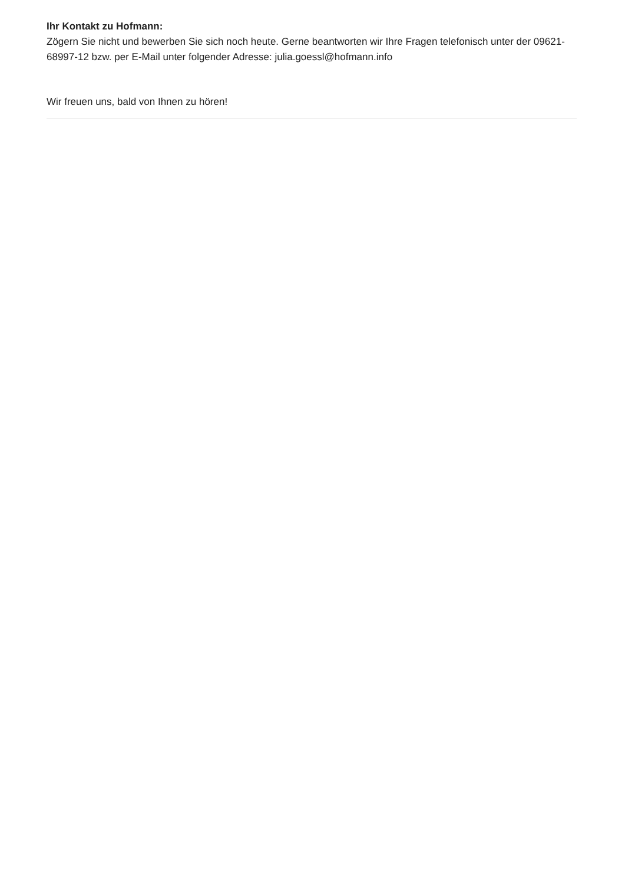Ihr Kontakt zu Hofmann:
Zögern Sie nicht und bewerben Sie sich noch heute. Gerne beantworten wir Ihre Fragen telefonisch unter der 09621-68997-12 bzw. per E-Mail unter folgender Adresse: julia.goessl@hofmann.info
Wir freuen uns, bald von Ihnen zu hören!